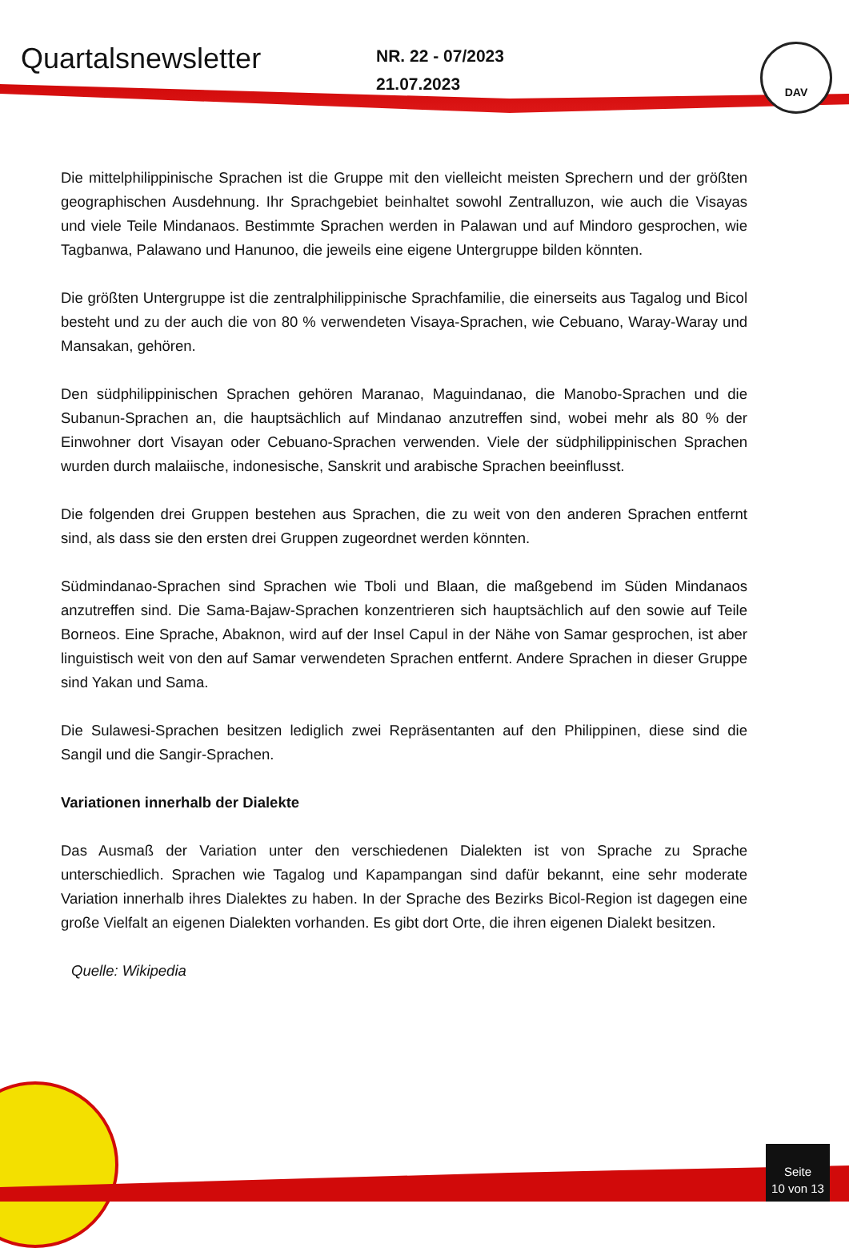Quartalsnewsletter
NR. 22 - 07/2023
21.07.2023
DAV
Die mittelphilippinische Sprachen ist die Gruppe mit den vielleicht meisten Sprechern und der größten geographischen Ausdehnung. Ihr Sprachgebiet beinhaltet sowohl Zentralluzon, wie auch die Visayas und viele Teile Mindanaos. Bestimmte Sprachen werden in Palawan und auf Mindoro gesprochen, wie Tagbanwa, Palawano und Hanunoo, die jeweils eine eigene Untergruppe bilden könnten.
Die größten Untergruppe ist die zentralphilippinische Sprachfamilie, die einerseits aus Tagalog und Bicol besteht und zu der auch die von 80 % verwendeten Visaya-Sprachen, wie Cebuano, Waray-Waray und Mansakan, gehören.
Den südphilippinischen Sprachen gehören Maranao, Maguindanao, die Manobo-Sprachen und die Subanun-Sprachen an, die hauptsächlich auf Mindanao anzutreffen sind, wobei mehr als 80 % der Einwohner dort Visayan oder Cebuano-Sprachen verwenden. Viele der südphilippinischen Sprachen wurden durch malaiische, indonesische, Sanskrit und arabische Sprachen beeinflusst.
Die folgenden drei Gruppen bestehen aus Sprachen, die zu weit von den anderen Sprachen entfernt sind, als dass sie den ersten drei Gruppen zugeordnet werden könnten.
Südmindanao-Sprachen sind Sprachen wie Tboli und Blaan, die maßgebend im Süden Mindanaos anzutreffen sind. Die Sama-Bajaw-Sprachen konzentrieren sich hauptsächlich auf den sowie auf Teile Borneos. Eine Sprache, Abaknon, wird auf der Insel Capul in der Nähe von Samar gesprochen, ist aber linguistisch weit von den auf Samar verwendeten Sprachen entfernt. Andere Sprachen in dieser Gruppe sind Yakan und Sama.
Die Sulawesi-Sprachen besitzen lediglich zwei Repräsentanten auf den Philippinen, diese sind die Sangil und die Sangir-Sprachen.
Variationen innerhalb der Dialekte
Das Ausmaß der Variation unter den verschiedenen Dialekten ist von Sprache zu Sprache unterschiedlich. Sprachen wie Tagalog und Kapampangan sind dafür bekannt, eine sehr moderate Variation innerhalb ihres Dialektes zu haben. In der Sprache des Bezirks Bicol-Region ist dagegen eine große Vielfalt an eigenen Dialekten vorhanden. Es gibt dort Orte, die ihren eigenen Dialekt besitzen.
Quelle: Wikipedia
Seite
10 von 13